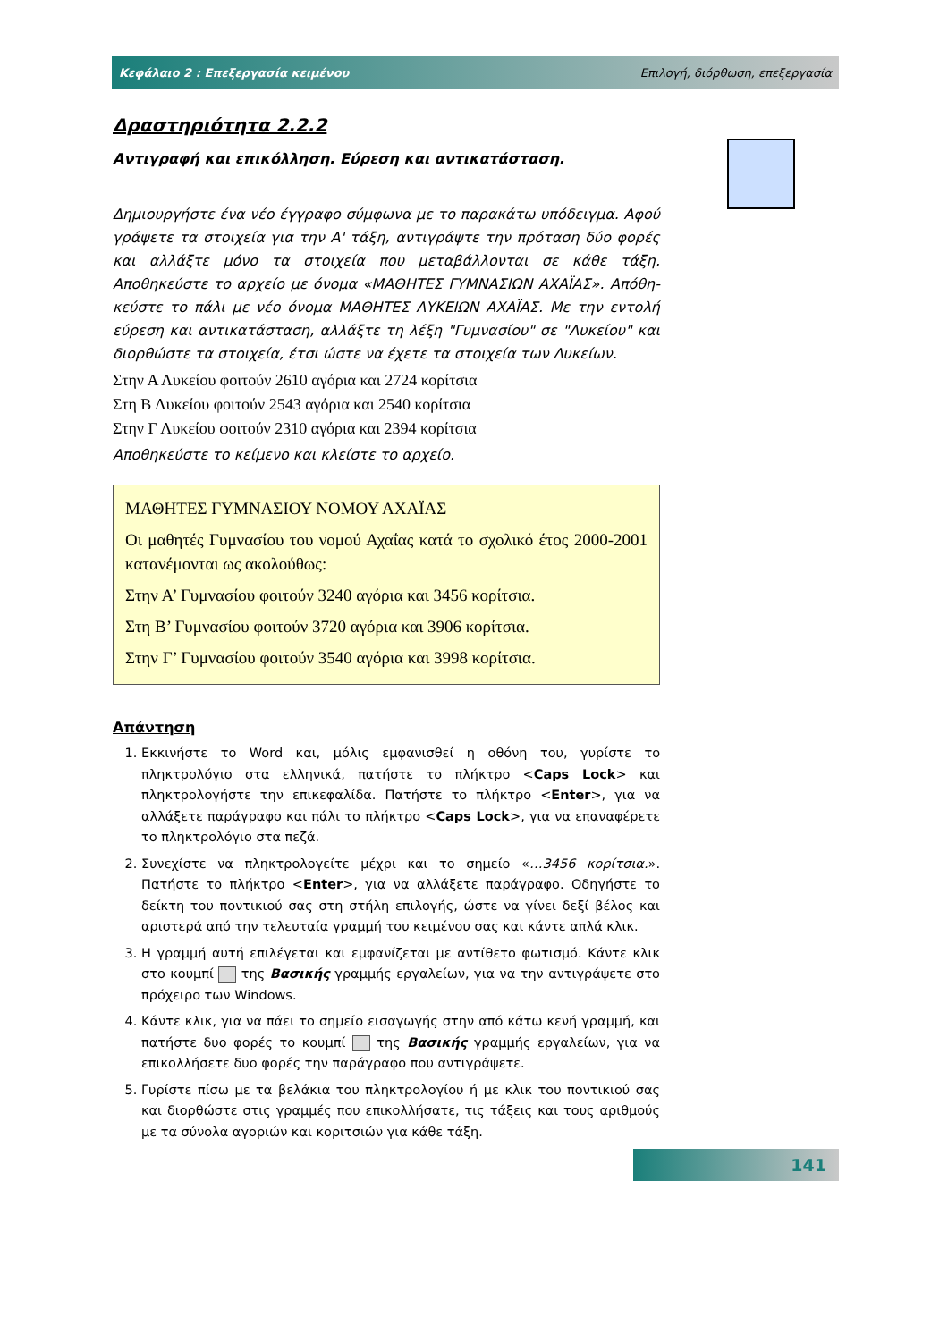Κεφάλαιο 2 : Επεξεργασία κειμένου Επιλογή, διόρθωση, επεξεργασία
Δραστηριότητα 2.2.2
Αντιγραφή και επικόλληση. Εύρεση και αντικατάσταση.
Δημιουργήστε ένα νέο έγγραφο σύμφωνα με το παρακάτω υπόδειγμα. Αφού γράψετε τα στοιχεία για την Α' τάξη, αντιγράψτε την πρόταση δύο φορές και αλλάξτε μόνο τα στοιχεία που μεταβάλλονται σε κάθε τάξη. Αποθηκεύστε το αρχείο με όνομα «ΜΑΘΗΤΕΣ ΓΥΜΝΑΣΙΩΝ ΑΧΑΪΑΣ». Απόθη-κεύστε το πάλι με νέο όνομα ΜΑΘΗΤΕΣ ΛΥΚΕΙΩΝ ΑΧΑΪΑΣ. Με την εντολή εύρεση και αντικατάσταση, αλλάξτε τη λέξη "Γυμνασίου" σε "Λυκείου" και διορθώστε τα στοιχεία, έτσι ώστε να έχετε τα στοιχεία των Λυκείων.
Στην Α Λυκείου φοιτούν 2610 αγόρια και 2724 κορίτσια
Στη Β Λυκείου φοιτούν 2543 αγόρια και 2540 κορίτσια
Στην Γ Λυκείου φοιτούν 2310 αγόρια και 2394 κορίτσια
Αποθηκεύστε το κείμενο και κλείστε το αρχείο.
ΜΑΘΗΤΕΣ ΓΥΜΝΑΣΙΟΥ ΝΟΜΟΥ ΑΧΑΪΑΣ
Οι μαθητές Γυμνασίου του νομού Αχαΐας κατά το σχολικό έτος 2000-2001 κατανέμονται ως ακολούθως:
Στην Α’ Γυμνασίου φοιτούν 3240 αγόρια και 3456 κορίτσια.
Στη Β’ Γυμνασίου φοιτούν 3720 αγόρια και 3906 κορίτσια.
Στην Γ’ Γυμνασίου φοιτούν 3540 αγόρια και 3998 κορίτσια.
Απάντηση
1. Εκκινήστε το Word και, μόλις εμφανισθεί η οθόνη του, γυρίστε το πληκτρολόγιο στα ελληνικά, πατήστε το πλήκτρο <Caps Lock> και πληκτρολογήστε την επικεφαλίδα. Πατήστε το πλήκτρο <Enter>, για να αλλάξετε παράγραφο και πάλι το πλήκτρο <Caps Lock>, για να επαναφέρετε το πληκτρολόγιο στα πεζά.
2. Συνεχίστε να πληκτρολογείτε μέχρι και το σημείο «…3456 κορίτσια.». Πατήστε το πλήκτρο <Enter>, για να αλλάξετε παράγραφο. Οδηγήστε το δείκτη του ποντικιού σας στη στήλη επιλογής, ώστε να γίνει δεξί βέλος και αριστερά από την τελευταία γραμμή του κειμένου σας και κάντε απλά κλικ.
3. Η γραμμή αυτή επιλέγεται και εμφανίζεται με αντίθετο φωτισμό. Κάντε κλικ στο κουμπί της Βασικής γραμμής εργαλείων, για να την αντιγράψετε στο πρόχειρο των Windows.
4. Κάντε κλικ, για να πάει το σημείο εισαγωγής στην από κάτω κενή γραμμή, και πατήστε δυο φορές το κουμπί της Βασικής γραμμής εργαλείων, για να επικολλήσετε δυο φορές την παράγραφο που αντιγράψετε.
5. Γυρίστε πίσω με τα βελάκια του πληκτρολογίου ή με κλικ του ποντικιού σας και διορθώστε στις γραμμές που επικολλήσατε, τις τάξεις και τους αριθμούς με τα σύνολα αγοριών και κοριτσιών για κάθε τάξη.
141